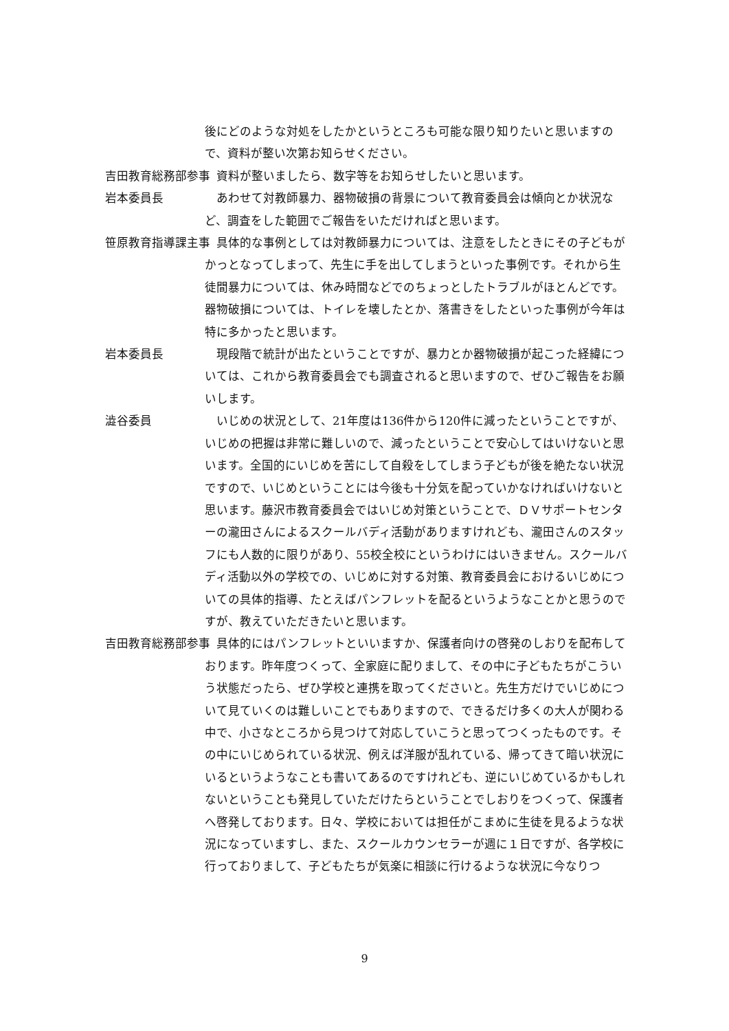後にどのような対処をしたかというところも可能な限り知りたいと思いますので、資料が整い次第お知らせください。
吉田教育総務部参事 　資料が整いましたら、数字等をお知らせしたいと思います。
岩本委員長 　あわせて対教師暴力、器物破損の背景について教育委員会は傾向とか状況など、調査をした範囲でご報告をいただければと思います。
笹原教育指導課主事 　具体的な事例としては対教師暴力については、注意をしたときにその子どもがかっとなってしまって、先生に手を出してしまうといった事例です。それから生徒間暴力については、休み時間などでのちょっとしたトラブルがほとんどです。器物破損については、トイレを壊したとか、落書きをしたといった事例が今年は特に多かったと思います。
岩本委員長 　現段階で統計が出たということですが、暴力とか器物破損が起こった経緯については、これから教育委員会でも調査されると思いますので、ぜひご報告をお願いします。
澁谷委員 　いじめの状況として、21年度は136件から120件に減ったということですが、いじめの把握は非常に難しいので、減ったということで安心してはいけないと思います。全国的にいじめを苦にして自殺をしてしまう子どもが後を絶たない状況ですので、いじめということには今後も十分気を配っていかなければいけないと思います。藤沢市教育委員会ではいじめ対策ということで、ＤＶサポートセンターの瀧田さんによるスクールバディ活動がありますけれども、瀧田さんのスタッフにも人数的に限りがあり、55校全校にというわけにはいきません。スクールバディ活動以外の学校での、いじめに対する対策、教育委員会におけるいじめについての具体的指導、たとえばパンフレットを配るというようなことかと思うのですが、教えていただきたいと思います。
吉田教育総務部参事 　具体的にはパンフレットといいますか、保護者向けの啓発のしおりを配布しております。昨年度つくって、全家庭に配りまして、その中に子どもたちがこういう状態だったら、ぜひ学校と連携を取ってくださいと。先生方だけでいじめについて見ていくのは難しいことでもありますので、できるだけ多くの大人が関わる中で、小さなところから見つけて対応していこうと思ってつくったものです。その中にいじめられている状況、例えば洋服が乱れている、帰ってきて暗い状況にいるというようなことも書いてあるのですけれども、逆にいじめているかもしれないということも発見していただけたらということでしおりをつくって、保護者へ啓発しております。日々、学校においては担任がこまめに生徒を見るような状況になっていますし、また、スクールカウンセラーが週に１日ですが、各学校に行っておりまして、子どもたちが気楽に相談に行けるような状況に今なりつ
9